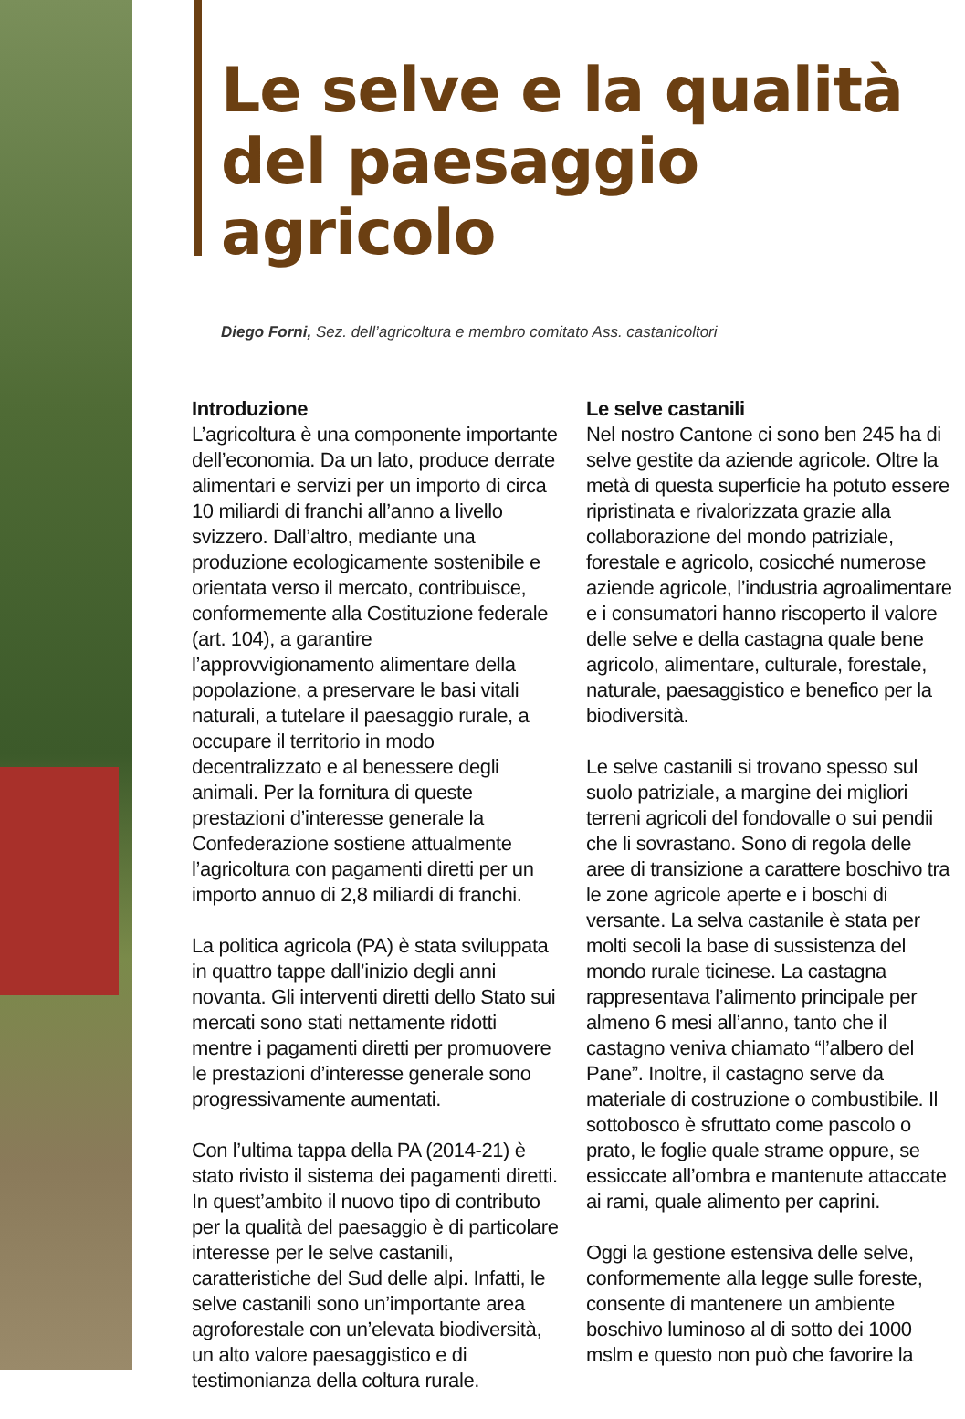Le selve e la qualità
del paesaggio agricolo
Diego Forni, Sez. dell’agricoltura e membro comitato Ass. castanicoltori
Introduzione
L’agricoltura è una componente importante dell’economia. Da un lato, produce derrate alimentari e servizi per un importo di circa 10 miliardi di franchi all’anno a livello svizzero. Dall’altro, mediante una produzione ecologicamente sostenibile e orientata verso il mercato, contribuisce, conformemente alla Costituzione federale (art. 104), a garantire l’approvvigionamento alimentare della popolazione, a preservare le basi vitali naturali, a tutelare il paesaggio rurale, a occupare il territorio in modo decentralizzato e al benessere degli animali. Per la fornitura di queste prestazioni d’interesse generale la Confederazione sostiene attualmente l’agricoltura con pagamenti diretti per un importo annuo di 2,8 miliardi di franchi.
La politica agricola (PA) è stata sviluppata in quattro tappe dall’inizio degli anni novanta. Gli interventi diretti dello Stato sui mercati sono stati nettamente ridotti mentre i pagamenti diretti per promuovere le prestazioni d’interesse generale sono progressivamente aumentati.
Con l’ultima tappa della PA (2014-21) è stato rivisto il sistema dei pagamenti diretti. In quest’ambito il nuovo tipo di contributo per la qualità del paesaggio è di particolare interesse per le selve castanili, caratteristiche del Sud delle alpi. Infatti, le selve castanili sono un’importante area agroforestale con un’elevata biodiversità, un alto valore paesaggistico e di testimonianza della coltura rurale.
Le selve castanili
Nel nostro Cantone ci sono ben 245 ha di selve gestite da aziende agricole. Oltre la metà di questa superficie ha potuto essere ripristinata e rivalorizzata grazie alla collaborazione del mondo patriziale, forestale e agricolo, cosicché numerose aziende agricole, l’industria agroalimentare e i consumatori hanno riscoperto il valore delle selve e della castagna quale bene agricolo, alimentare, culturale, forestale, naturale, paesaggistico e benefico per la biodiversità.
Le selve castanili si trovano spesso sul suolo patriziale, a margine dei migliori terreni agricoli del fondovalle o sui pendii che li sovrastano. Sono di regola delle aree di transizione a carattere boschivo tra le zone agricole aperte e i boschi di versante. La selva castanile è stata per molti secoli la base di sussistenza del mondo rurale ticinese. La castagna rappresentava l’alimento principale per almeno 6 mesi all’anno, tanto che il castagno veniva chiamato “l’albero del Pane”. Inoltre, il castagno serve da materiale di costruzione o combustibile. Il sottobosco è sfruttato come pascolo o prato, le foglie quale strame oppure, se essiccate all’ombra e mantenute attaccate ai rami, quale alimento per caprini.
Oggi la gestione estensiva delle selve, conformemente alla legge sulle foreste, consente di mantenere un ambiente boschivo luminoso al di sotto dei 1000 mslm e questo non può che favorire la